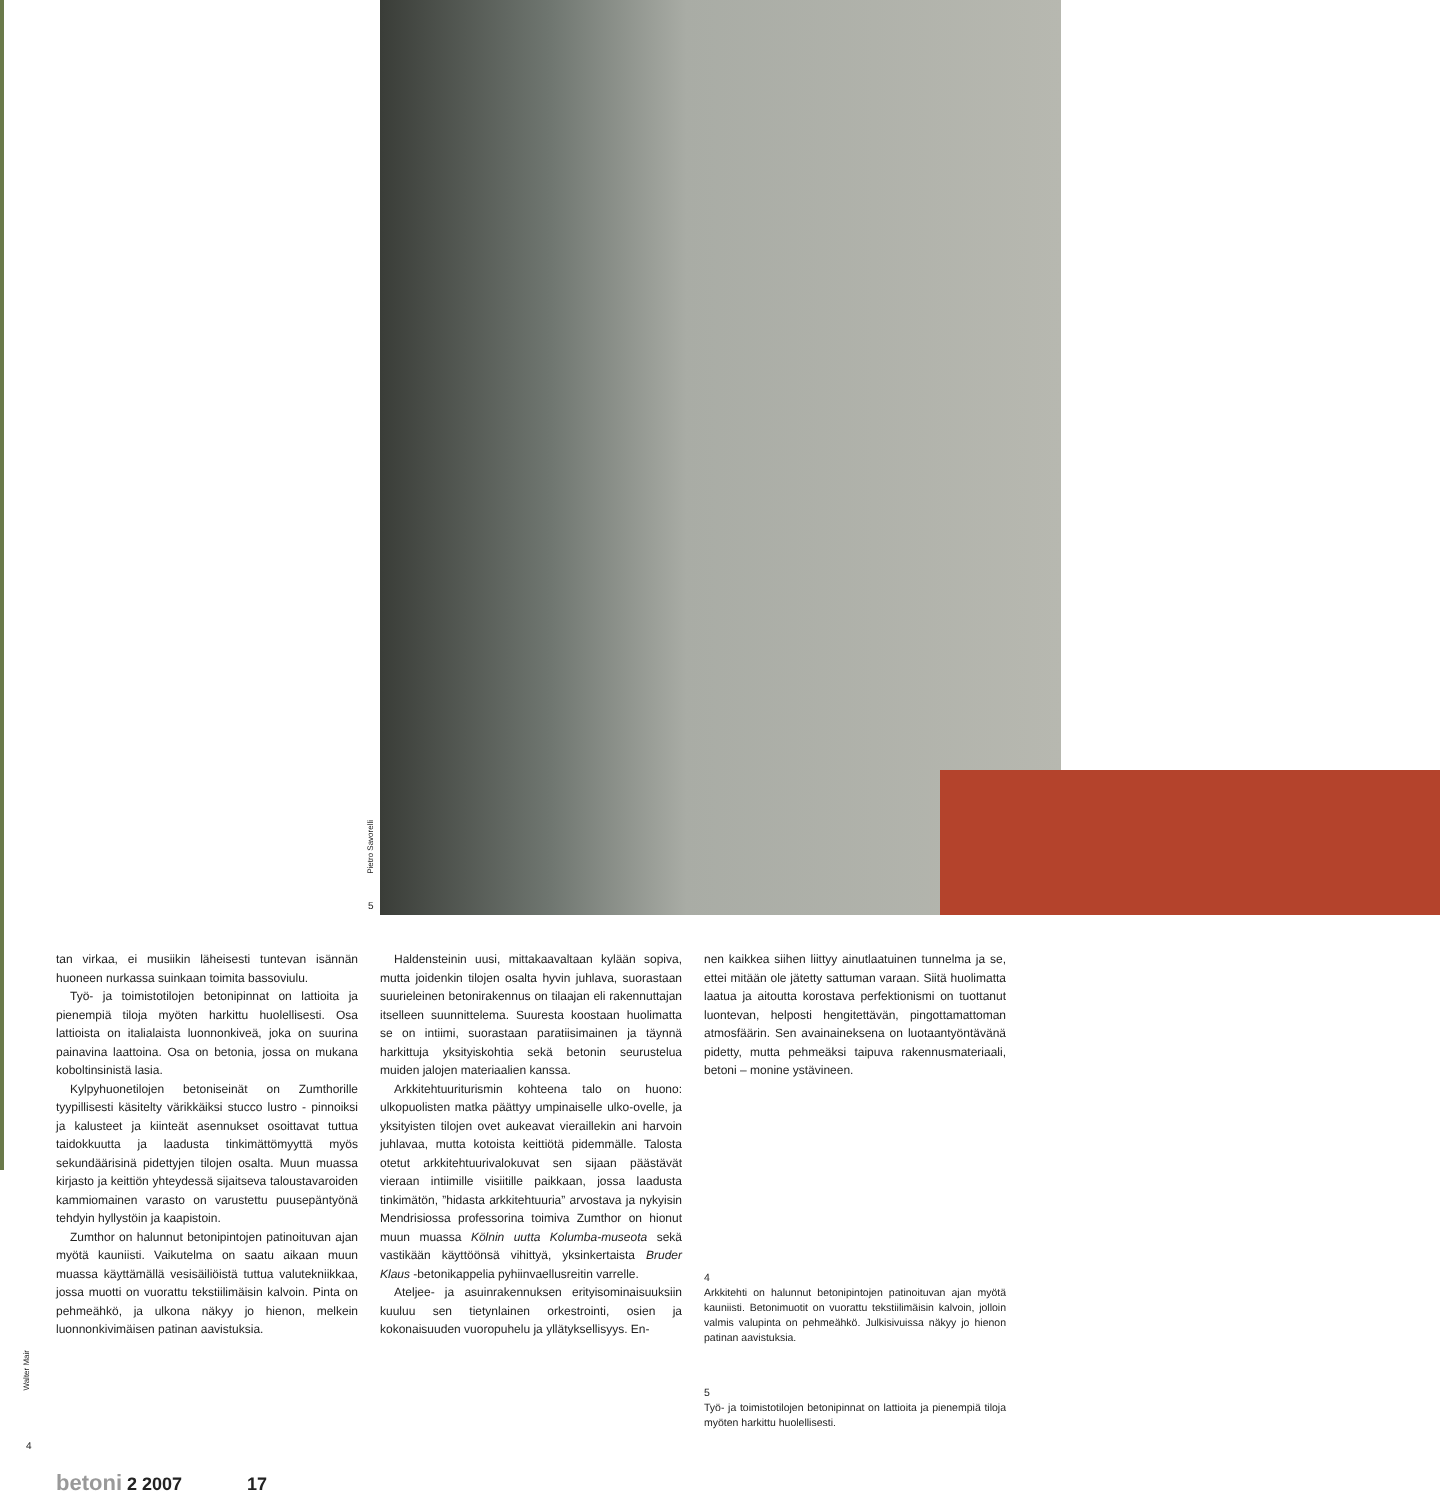Pietro Savorelli
5
tan virkaa, ei musiikin läheisesti tuntevan isännän huoneen nurkassa suinkaan toimita bassoviulu.
Työ- ja toimistotilojen betonipinnat on lattioita ja pienempiä tiloja myöten harkittu huolellisesti. Osa lattioista on italialaista luonnonkiveä, joka on suurina painavina laattoina. Osa on betonia, jossa on mukana koboltinsinistä lasia.
Kylpyhuonetilojen betoniseinät on Zumthorille tyypillisesti käsitelty värikkäiksi stucco lustro - pinnoiksi ja kalusteet ja kiinteät asennukset osoittavat tuttua taidokkuutta ja laadusta tinkimättömyyttä myös sekundäärisinä pidettyjen tilojen osalta. Muun muassa kirjasto ja keittiön yhteydessä sijaitseva taloustavaroiden kammiomainen varasto on varustettu puusepäntyönä tehdyin hyllystöin ja kaapistoin.
Zumthor on halunnut betonipintojen patinoituvan ajan myötä kauniisti. Vaikutelma on saatu aikaan muun muassa käyttämällä vesisäiliöistä tuttua valutekniikkaa, jossa muotti on vuorattu tekstiilimäisin kalvoin. Pinta on pehmeähkö, ja ulkona näkyy jo hienon, melkein luonnonkivimäisen patinan aavistuksia.
Haldensteinin uusi, mittakaavaltaan kylään sopiva, mutta joidenkin tilojen osalta hyvin juhlava, suorastaan suurieleinen betonirakennus on tilaajan eli rakennuttajan itselleen suunnittelema. Suuresta koostaan huolimatta se on intiimi, suorastaan paratiisimainen ja täynnä harkittuja yksityiskohtia sekä betonin seurustelua muiden jalojen materiaalien kanssa.
Arkkitehtuurituri­smin kohteena talo on huono: ulkopuolisten matka päättyy umpinaiselle ulko-ovelle, ja yksityisten tilojen ovet aukeavat vieraillekin ani harvoin juhlavaa, mutta kotoista keittiötä pidemmälle. Talosta otetut arkkitehtuurivalokuvat sen sijaan päästävät vieraan intiimille visiitille paikkaan, jossa laadusta tinkimätön, ”hidasta arkkitehtuuria” arvostava ja nykyisin Mendrisiossa professorina toimiva Zumthor on hionut muun muassa Kölnin uutta Kolumba-museota sekä vastikään käyttöönsä vihittyä, yksinkertaista Bruder Klaus -betonikappelia pyhiinvaellusreitin varrelle.
Ateljee- ja asuinrakennuksen erityisominaisuuksiin kuuluu sen tietynlainen orkestrointi, osien ja kokonaisuuden vuoropuhelu ja yllätyksellisyys. En-
nen kaikkea siihen liittyy ainutlaatuinen tunnelma ja se, ettei mitään ole jätetty sattuman varaan. Siitä huolimatta laatua ja aitoutta korostava perfektionismi on tuottanut luontevan, helposti hengitettävän, pingottamattoman atmosfäärin. Sen avainaineksena on luotaantyöntävänä pidetty, mutta pehmeäksi taipuva rakennusmateriaali, betoni – monine ystävineen.
4
Arkkitehti on halunnut betonipintojen patinoituvan ajan myötä kauniisti. Betonimuotit on vuorattu tekstiilimäisin kalvoin, jolloin valmis valupinta on pehmeähkö. Julkisivuissa näkyy jo hienon patinan aavistuksia.
5
Työ- ja toimistotilojen betonipinnat on lattioita ja pienempiä tiloja myöten harkittu huolellisesti.
Walter Mair
4
betoni 2 2007 17